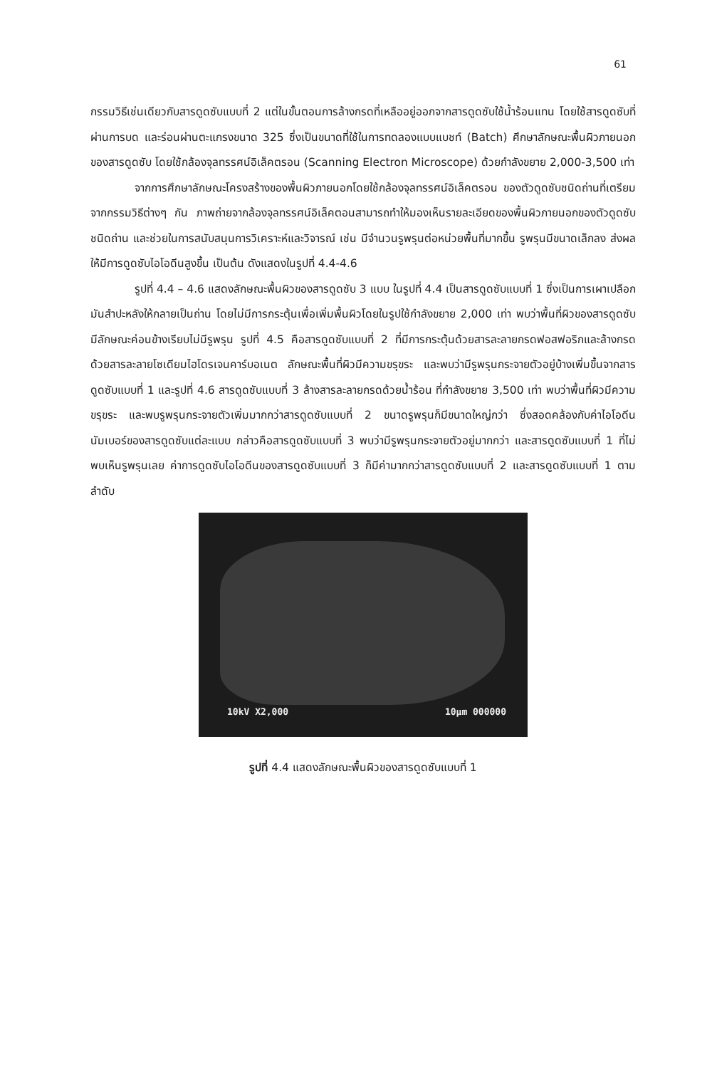61
กรรมวิธีเช่นเดียวกับสารดูดซับแบบที่ 2 แต่ในขั้นตอนการล้างกรดที่เหลืออยู่ออกจากสารดูดซับใช้น้ำร้อนแทน โดยใช้สารดูดซับที่ผ่านการบด และร่อนผ่านตะแกรงขนาด 325 ซึ่งเป็นขนาดที่ใช้ในการทดลองแบบแบชท์ (Batch) ศึกษาลักษณะพื้นผิวภายนอกของสารดูดซับ โดยใช้กล้องจุลทรรศน์อิเล็คตรอน (Scanning Electron Microscope) ด้วยกำลังขยาย 2,000-3,500 เท่า
จากการศึกษาลักษณะโครงสร้างของพื้นผิวภายนอกโดยใช้กล้องจุลทรรศน์อิเล็คตรอน ของตัวดูดซับชนิดถ่านที่เตรียมจากกรรมวิธีต่างๆ กัน ภาพถ่ายจากล้องจุลทรรศน์อิเล็คตอนสามารถทำให้มองเห็นรายละเอียดของพื้นผิวภายนอกของตัวดูดซับชนิดถ่าน และช่วยในการสนับสนุนการวิเคราะห์และวิจารณ์ เช่น มีจำนวนรูพรุนต่อหน่วยพื้นที่มากขึ้น รูพรุนมีขนาดเล็กลง ส่งผลให้มีการดูดซับไอโอดีนสูงขึ้น เป็นต้น ดังแสดงในรูปที่ 4.4-4.6
รูปที่ 4.4 – 4.6 แสดงลักษณะพื้นผิวของสารดูดซับ 3 แบบ ในรูปที่ 4.4 เป็นสารดูดซับแบบที่ 1 ซึ่งเป็นการเผาเปลือกมันสำปะหลังให้กลายเป็นถ่าน โดยไม่มีการกระตุ้นเพื่อเพิ่มพื้นผิวโดยในรูปใช้กำลังขยาย 2,000 เท่า พบว่าพื้นที่ผิวของสารดูดซับมีลักษณะค่อนข้างเรียบไม่มีรูพรุน รูปที่ 4.5 คือสารดูดซับแบบที่ 2 ที่มีการกระตุ้นด้วยสารละลายกรดฟอสฟอริกและล้างกรดด้วยสารละลายโซเดียมไฮโดรเจนคาร์บอเนต ลักษณะพื้นที่ผิวมีความขรุขระ และพบว่ามีรูพรุนกระจายตัวอยู่บ้างเพิ่มขึ้นจากสารดูดซับแบบที่ 1 และรูปที่ 4.6 สารดูดซับแบบที่ 3 ล้างสารละลายกรดด้วยน้ำร้อน ที่กำลังขยาย 3,500 เท่า พบว่าพื้นที่ผิวมีความขรุขระ และพบรูพรุนกระจายตัวเพิ่มมากกว่าสารดูดซับแบบที่ 2 ขนาดรูพรุนก็มีขนาดใหญ่กว่า ซึ่งสอดคล้องกับค่าไอโอดีนนัมเบอร์ของสารดูดซับแต่ละแบบ กล่าวคือสารดูดซับแบบที่ 3 พบว่ามีรูพรุนกระจายตัวอยู่มากกว่า และสารดูดซับแบบที่ 1 ที่ไม่พบเห็นรูพรุนเลย ค่าการดูดซับไอโอดีนของสารดูดซับแบบที่ 3 ก็มีค่ามากกว่าสารดูดซับแบบที่ 2 และสารดูดซับแบบที่ 1 ตามลำดับ
10kV X2,000 10µm 000000
รูปที่ 4.4 แสดงลักษณะพื้นผิวของสารดูดซับแบบที่ 1